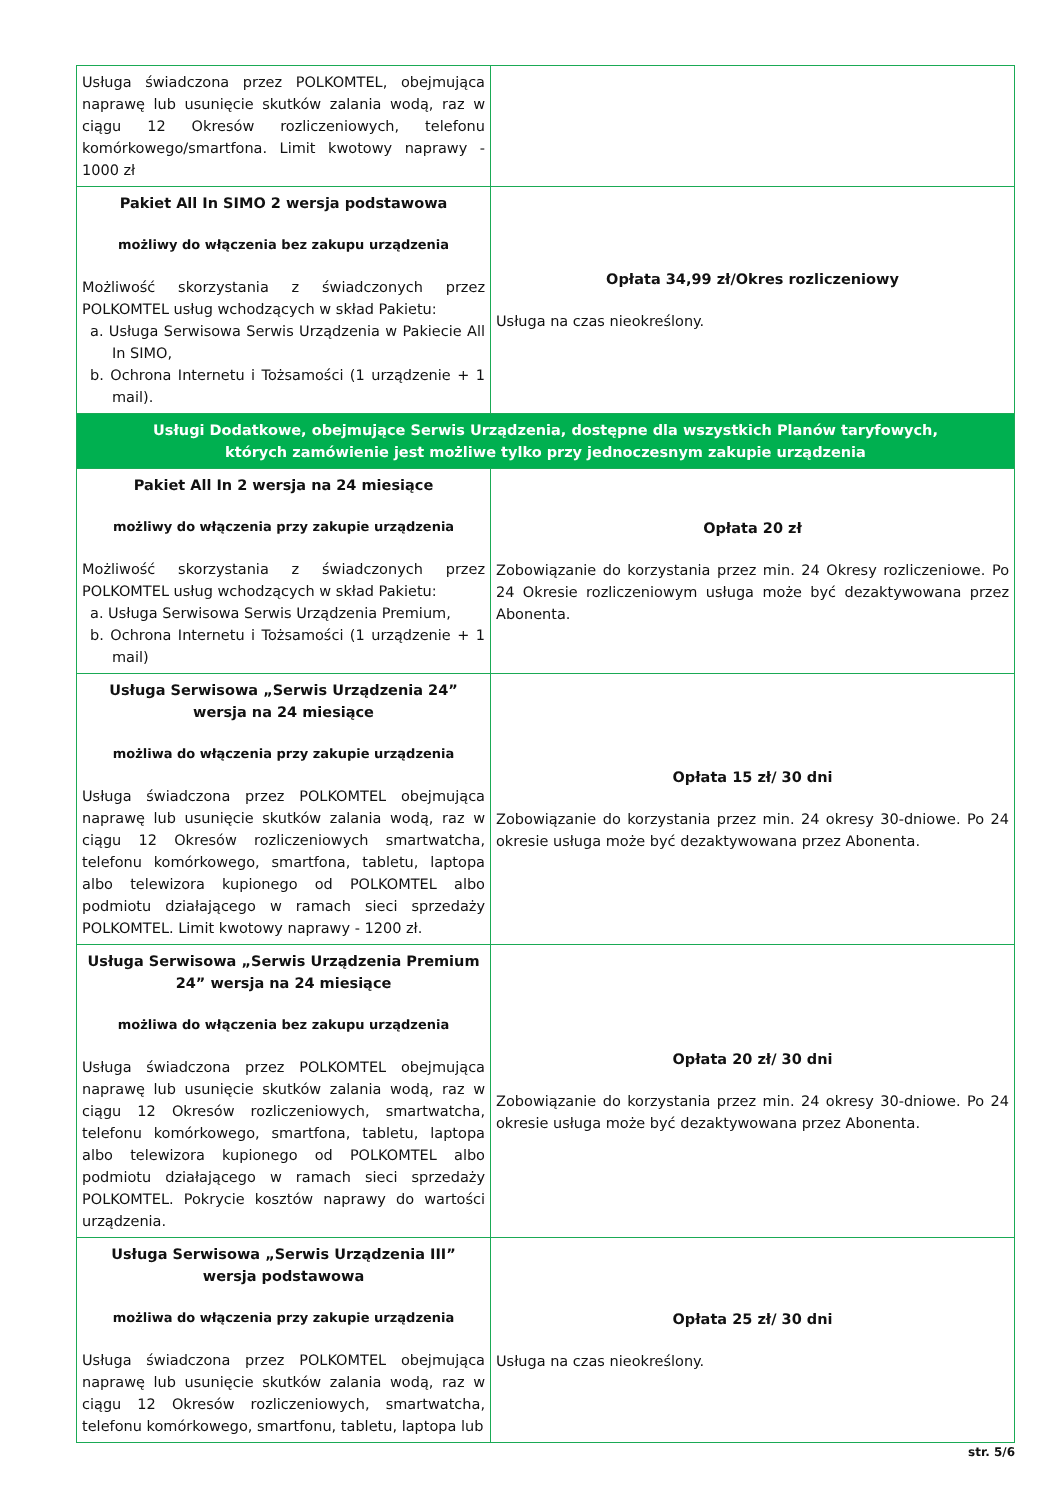| Usługa świadczona przez POLKOMTEL, obejmująca naprawę lub usunięcie skutków zalania wodą, raz w ciągu 12 Okresów rozliczeniowych, telefonu komórkowego/smartfona. Limit kwotowy naprawy - 1000 zł | |
| Pakiet All In SIMO 2 wersja podstawowa możliwy do włączenia bez zakupu urządzenia Możliwość skorzystania z świadczonych przez POLKOMTEL usług wchodzących w skład Pakietu: a. Usługa Serwisowa Serwis Urządzenia w Pakiecie All In SIMO, b. Ochrona Internetu i Tożsamości (1 urządzenie + 1 mail). | Opłata 34,99 zł/Okres rozliczeniowy Usługa na czas nieokreślony. |
| Usługi Dodatkowe, obejmujące Serwis Urządzenia, dostępne dla wszystkich Planów taryfowych, których zamówienie jest możliwe tylko przy jednoczesnym zakupie urządzenia | |
| Pakiet All In 2 wersja na 24 miesiące możliwy do włączenia przy zakupie urządzenia Możliwość skorzystania z świadczonych przez POLKOMTEL usług wchodzących w skład Pakietu: a. Usługa Serwisowa Serwis Urządzenia Premium, b. Ochrona Internetu i Tożsamości (1 urządzenie + 1 mail) | Opłata 20 zł Zobowiązanie do korzystania przez min. 24 Okresy rozliczeniowe. Po 24 Okresie rozliczeniowym usługa może być dezaktywowana przez Abonenta. |
| Usługa Serwisowa „Serwis Urządzenia 24” wersja na 24 miesiące możliwa do włączenia przy zakupie urządzenia Usługa świadczona przez POLKOMTEL obejmująca naprawę lub usunięcie skutków zalania wodą, raz w ciągu 12 Okresów rozliczeniowych smartwatcha, telefonu komórkowego, smartfona, tabletu, laptopa albo telewizora kupionego od POLKOMTEL albo podmiotu działającego w ramach sieci sprzedaży POLKOMTEL. Limit kwotowy naprawy - 1200 zł. | Opłata 15 zł/ 30 dni Zobowiązanie do korzystania przez min. 24 okresy 30-dniowe. Po 24 okresie usługa może być dezaktywowana przez Abonenta. |
| Usługa Serwisowa „Serwis Urządzenia Premium 24” wersja na 24 miesiące możliwa do włączenia bez zakupu urządzenia Usługa świadczona przez POLKOMTEL obejmująca naprawę lub usunięcie skutków zalania wodą, raz w ciągu 12 Okresów rozliczeniowych, smartwatcha, telefonu komórkowego, smartfona, tabletu, laptopa albo telewizora kupionego od POLKOMTEL albo podmiotu działającego w ramach sieci sprzedaży POLKOMTEL. Pokrycie kosztów naprawy do wartości urządzenia. | Opłata 20 zł/ 30 dni Zobowiązanie do korzystania przez min. 24 okresy 30-dniowe. Po 24 okresie usługa może być dezaktywowana przez Abonenta. |
| Usługa Serwisowa „Serwis Urządzenia III” wersja podstawowa możliwa do włączenia przy zakupie urządzenia Usługa świadczona przez POLKOMTEL obejmująca naprawę lub usunięcie skutków zalania wodą, raz w ciągu 12 Okresów rozliczeniowych, smartwatcha, telefonu komórkowego, smartfonu, tabletu, laptopa lub | Opłata 25 zł/ 30 dni Usługa na czas nieokreślony. |
str. 5/6